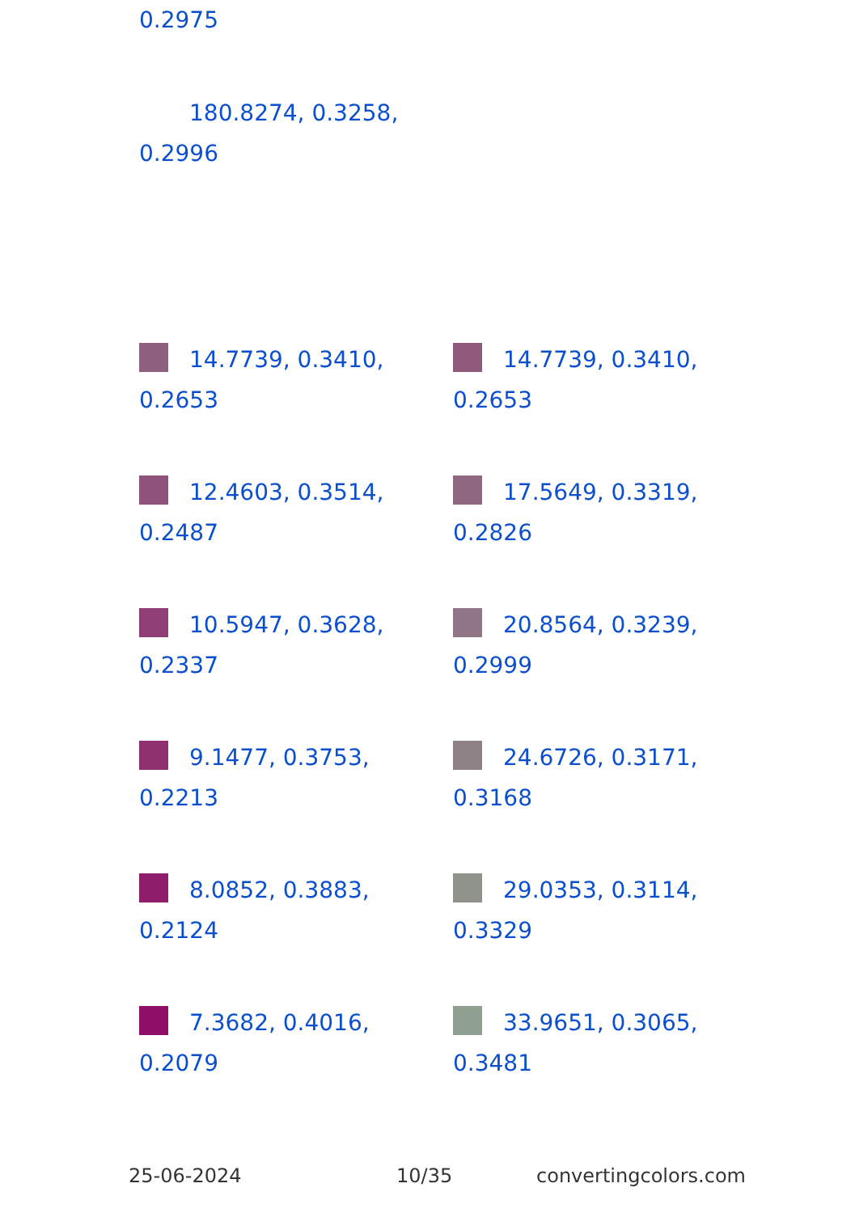0.2975
180.8274, 0.3258, 0.2996
14.7739, 0.3410, 0.2653
14.7739, 0.3410, 0.2653
12.4603, 0.3514, 0.2487
17.5649, 0.3319, 0.2826
10.5947, 0.3628, 0.2337
20.8564, 0.3239, 0.2999
9.1477, 0.3753, 0.2213
24.6726, 0.3171, 0.3168
8.0852, 0.3883, 0.2124
29.0353, 0.3114, 0.3329
7.3682, 0.4016, 0.2079
33.9651, 0.3065, 0.3481
25-06-2024 10/35 convertingcolors.com